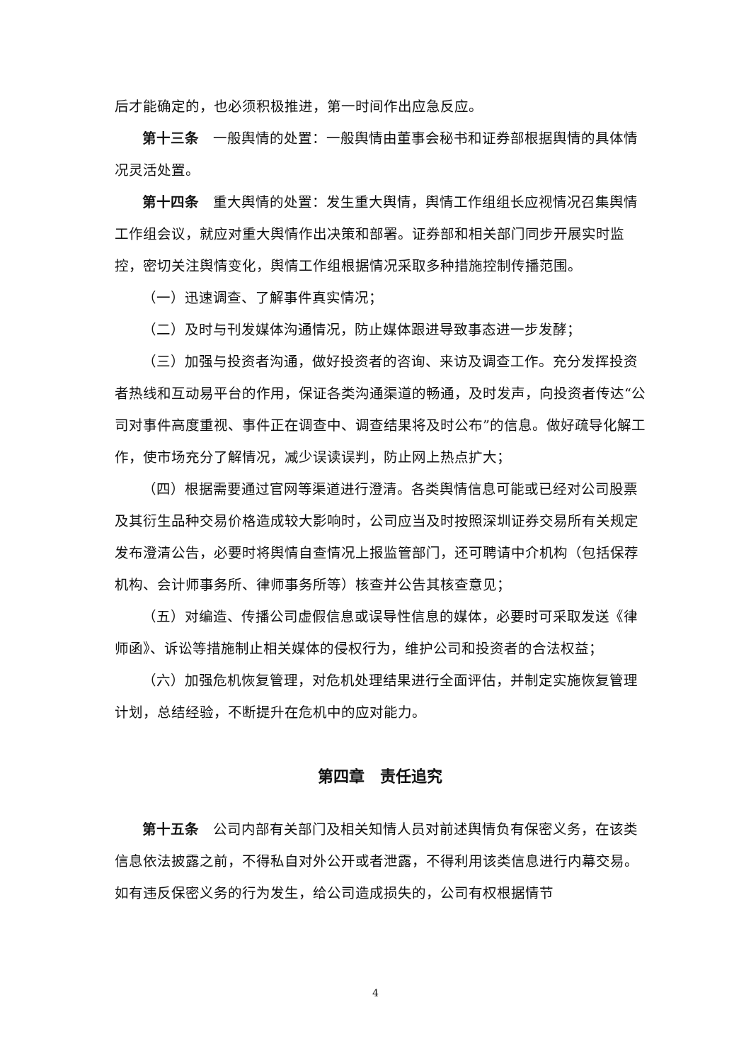后才能确定的，也必须积极推进，第一时间作出应急反应。
第十三条　一般舆情的处置：一般舆情由董事会秘书和证券部根据舆情的具体情况灵活处置。
第十四条　重大舆情的处置：发生重大舆情，舆情工作组组长应视情况召集舆情工作组会议，就应对重大舆情作出决策和部署。证券部和相关部门同步开展实时监控，密切关注舆情变化，舆情工作组根据情况采取多种措施控制传播范围。
（一）迅速调查、了解事件真实情况；
（二）及时与刊发媒体沟通情况，防止媒体跟进导致事态进一步发酵；
（三）加强与投资者沟通，做好投资者的咨询、来访及调查工作。充分发挥投资者热线和互动易平台的作用，保证各类沟通渠道的畅通，及时发声，向投资者传达“公司对事件高度重视、事件正在调查中、调查结果将及时公布”的信息。做好疏导化解工作，使市场充分了解情况，减少误读误判，防止网上热点扩大；
（四）根据需要通过官网等渠道进行澄清。各类舆情信息可能或已经对公司股票及其衍生品种交易价格造成较大影响时，公司应当及时按照深圳证券交易所有关规定发布澄清公告，必要时将舆情自查情况上报监管部门，还可聘请中介机构（包括保荐机构、会计师事务所、律师事务所等）核查并公告其核查意见；
（五）对编造、传播公司虚假信息或误导性信息的媒体，必要时可采取发送《律师函》、诉讼等措施制止相关媒体的侵权行为，维护公司和投资者的合法权益；
（六）加强危机恢复管理，对危机处理结果进行全面评估，并制定实施恢复管理计划，总结经验，不断提升在危机中的应对能力。
第四章　责任追究
第十五条　公司内部有关部门及相关知情人员对前述舆情负有保密义务，在该类信息依法披露之前，不得私自对外公开或者泄露，不得利用该类信息进行内幕交易。如有违反保密义务的行为发生，给公司造成损失的，公司有权根据情节
4